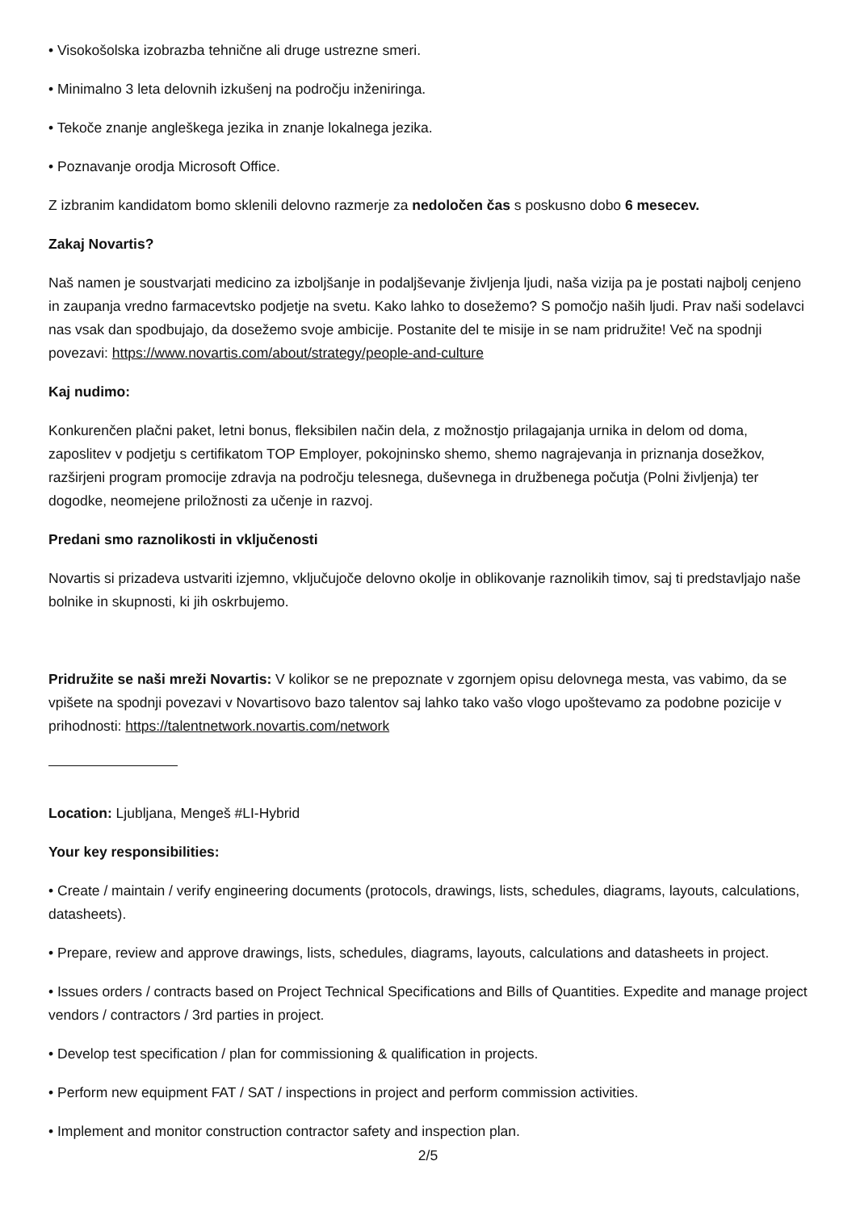• Visokošolska izobrazba tehnične ali druge ustrezne smeri.
• Minimalno 3 leta delovnih izkušenj na področju inženiringa.
• Tekoče znanje angleškega jezika in znanje lokalnega jezika.
• Poznavanje orodja Microsoft Office.
Z izbranim kandidatom bomo sklenili delovno razmerje za nedoločen čas s poskusno dobo 6 mesecev.
Zakaj Novartis?
Naš namen je soustvarjati medicino za izboljšanje in podaljševanje življenja ljudi, naša vizija pa je postati najbolj cenjeno in zaupanja vredno farmacevtsko podjetje na svetu. Kako lahko to dosežemo? S pomočjo naših ljudi. Prav naši sodelavci nas vsak dan spodbujajo, da dosežemo svoje ambicije. Postanite del te misije in se nam pridružite! Več na spodnji povezavi: https://www.novartis.com/about/strategy/people-and-culture
Kaj nudimo:
Konkurenčen plačni paket, letni bonus, fleksibilen način dela, z možnostjo prilagajanja urnika in delom od doma, zaposlitev v podjetju s certifikatom TOP Employer, pokojninsko shemo, shemo nagrajevanja in priznanja dosežkov, razširjeni program promocije zdravja na področju telesnega, duševnega in družbenega počutja (Polni življenja) ter dogodke, neomejene priložnosti za učenje in razvoj.
Predani smo raznolikosti in vključenosti
Novartis si prizadeva ustvariti izjemno, vključujoče delovno okolje in oblikovanje raznolikih timov, saj ti predstavljajo naše bolnike in skupnosti, ki jih oskrbujemo.
Pridružite se naši mreži Novartis: V kolikor se ne prepoznate v zgornjem opisu delovnega mesta, vas vabimo, da se vpišete na spodnji povezavi v Novartisovo bazo talentov saj lahko tako vašo vlogo upoštevamo za podobne pozicije v prihodnosti: https://talentnetwork.novartis.com/network
Location: Ljubljana, Mengeš #LI-Hybrid
Your key responsibilities:
• Create / maintain / verify engineering documents (protocols, drawings, lists, schedules, diagrams, layouts, calculations, datasheets).
• Prepare, review and approve drawings, lists, schedules, diagrams, layouts, calculations and datasheets in project.
• Issues orders / contracts based on Project Technical Specifications and Bills of Quantities. Expedite and manage project vendors / contractors / 3rd parties in project.
• Develop test specification / plan for commissioning & qualification in projects.
• Perform new equipment FAT / SAT / inspections in project and perform commission activities.
• Implement and monitor construction contractor safety and inspection plan.
2/5